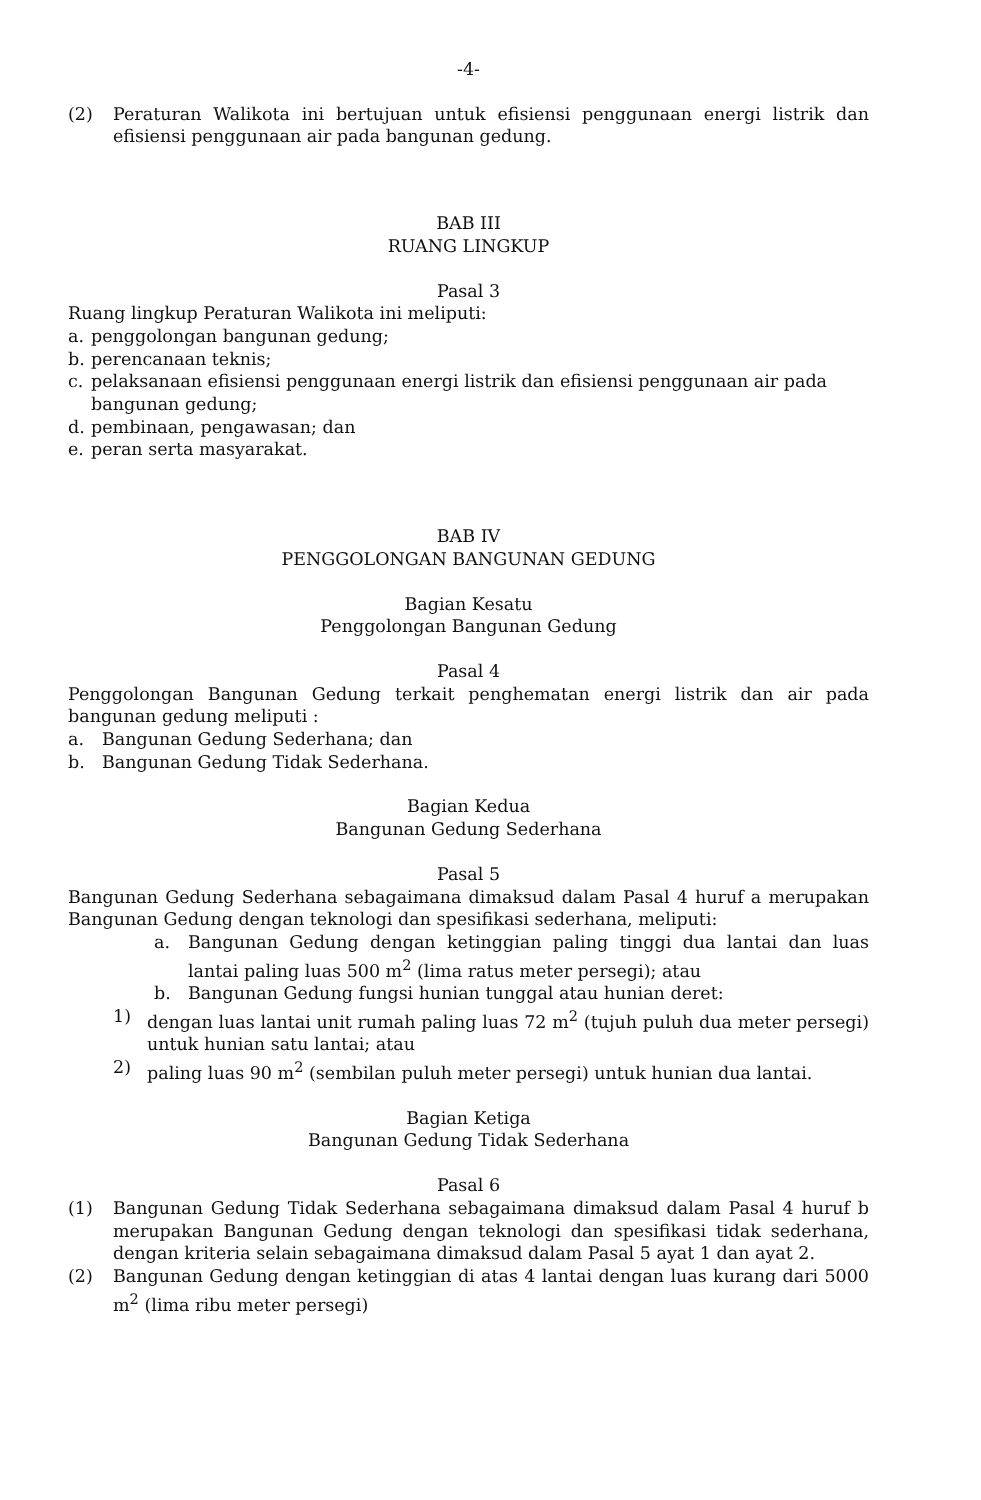-4-
(2) Peraturan Walikota ini bertujuan untuk efisiensi penggunaan energi listrik dan efisiensi penggunaan air pada bangunan gedung.
BAB III
RUANG LINGKUP
Pasal 3
Ruang lingkup Peraturan Walikota ini meliputi:
a. penggolongan bangunan gedung;
b. perencanaan teknis;
c. pelaksanaan efisiensi penggunaan energi listrik dan efisiensi penggunaan air pada bangunan gedung;
d. pembinaan, pengawasan; dan
e. peran serta masyarakat.
BAB IV
PENGGOLONGAN BANGUNAN GEDUNG
Bagian Kesatu
Penggolongan Bangunan Gedung
Pasal 4
Penggolongan Bangunan Gedung terkait penghematan energi listrik dan air pada bangunan gedung meliputi :
a. Bangunan Gedung Sederhana; dan
b. Bangunan Gedung Tidak Sederhana.
Bagian Kedua
Bangunan Gedung Sederhana
Pasal 5
Bangunan Gedung Sederhana sebagaimana dimaksud dalam Pasal 4 huruf a merupakan Bangunan Gedung dengan teknologi dan spesifikasi sederhana, meliputi:
a. Bangunan Gedung dengan ketinggian paling tinggi dua lantai dan luas lantai paling luas 500 m<sup>2</sup> (lima ratus meter persegi); atau
b. Bangunan Gedung fungsi hunian tunggal atau hunian deret:
1) dengan luas lantai unit rumah paling luas 72 m<sup>2</sup> (tujuh puluh dua meter persegi) untuk hunian satu lantai; atau
2) paling luas 90 m<sup>2</sup> (sembilan puluh meter persegi) untuk hunian dua lantai.
Bagian Ketiga
Bangunan Gedung Tidak Sederhana
Pasal 6
(1) Bangunan Gedung Tidak Sederhana sebagaimana dimaksud dalam Pasal 4 huruf b merupakan Bangunan Gedung dengan teknologi dan spesifikasi tidak sederhana, dengan kriteria selain sebagaimana dimaksud dalam Pasal 5 ayat 1 dan ayat 2.
(2) Bangunan Gedung dengan ketinggian di atas 4 lantai dengan luas kurang dari 5000 m<sup>2</sup> (lima ribu meter persegi)